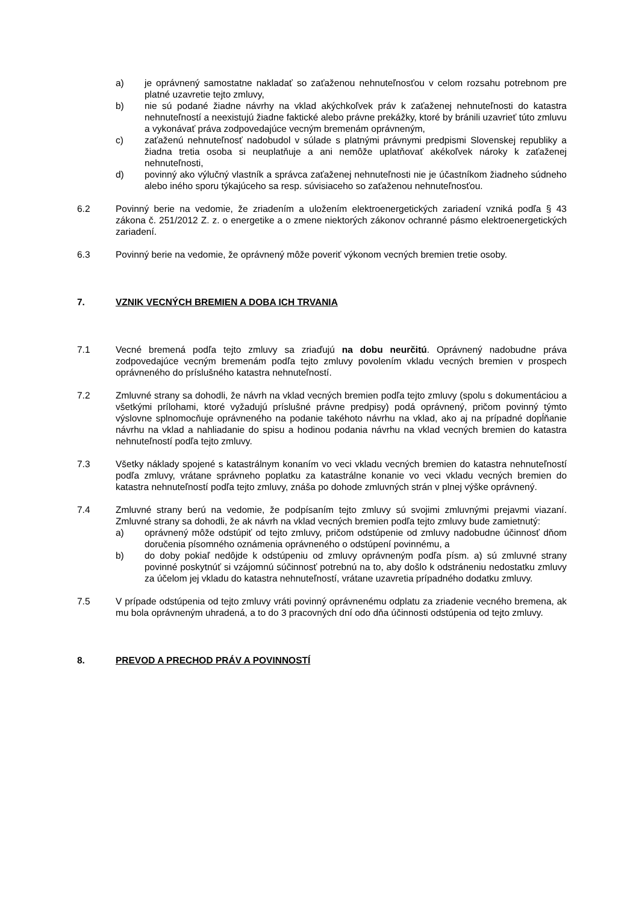a) je oprávnený samostatne nakladať so zaťaženou nehnuteľnosťou v celom rozsahu potrebnom pre platné uzavretie tejto zmluvy,
b) nie sú podané žiadne návrhy na vklad akýchkoľvek práv k zaťaženej nehnuteľnosti do katastra nehnuteľností a neexistujú žiadne faktické alebo právne prekážky, ktoré by bránili uzavrieť túto zmluvu a vykonávať práva zodpovedajúce vecným bremenám oprávneným,
c) zaťaženú nehnuteľnosť nadobudol v súlade s platnými právnymi predpismi Slovenskej republiky a žiadna tretia osoba si neuplatňuje a ani nemôže uplatňovať akékoľvek nároky k zaťaženej nehnuteľnosti,
d) povinný ako výlučný vlastník a správca zaťaženej nehnuteľnosti nie je účastníkom žiadneho súdneho alebo iného sporu týkajúceho sa resp. súvisiaceho so zaťaženou nehnuteľnosťou.
6.2 Povinný berie na vedomie, že zriadením a uložením elektroenergetických zariadení vzniká podľa § 43 zákona č. 251/2012 Z. z. o energetike a o zmene niektorých zákonov ochranné pásmo elektroenergetických zariadení.
6.3 Povinný berie na vedomie, že oprávnený môže poveriť výkonom vecných bremien tretie osoby.
7. VZNIK VECNÝCH BREMIEN A DOBA ICH TRVANIA
7.1 Vecné bremená podľa tejto zmluvy sa zriaďujú na dobu neurčitú. Oprávnený nadobudne práva zodpovedajúce vecným bremenám podľa tejto zmluvy povolením vkladu vecných bremien v prospech oprávneného do príslušného katastra nehnuteľností.
7.2 Zmluvné strany sa dohodli, že návrh na vklad vecných bremien podľa tejto zmluvy (spolu s dokumentáciou a všetkými prílohami, ktoré vyžadujú príslušné právne predpisy) podá oprávnený, pričom povinný týmto výslovne splnomocňuje oprávneného na podanie takéhoto návrhu na vklad, ako aj na prípadné dopĺňanie návrhu na vklad a nahliadanie do spisu a hodinou podania návrhu na vklad vecných bremien do katastra nehnuteľností podľa tejto zmluvy.
7.3 Všetky náklady spojené s katastrálnym konaním vo veci vkladu vecných bremien do katastra nehnuteľností podľa zmluvy, vrátane správneho poplatku za katastrálne konanie vo veci vkladu vecných bremien do katastra nehnuteľností podľa tejto zmluvy, znáša po dohode zmluvných strán v plnej výške oprávnený.
7.4 Zmluvné strany berú na vedomie, že podpísaním tejto zmluvy sú svojimi zmluvnými prejavmi viazaní. Zmluvné strany sa dohodli, že ak návrh na vklad vecných bremien podľa tejto zmluvy bude zamietnutý:
a) oprávnený môže odstúpiť od tejto zmluvy, pričom odstúpenie od zmluvy nadobudne účinnosť dňom doručenia písomného oznámenia oprávneného o odstúpení povinnému, a
b) do doby pokiaľ nedôjde k odstúpeniu od zmluvy oprávneným podľa písm. a) sú zmluvné strany povinné poskytnúť si vzájomnú súčinnosť potrebnú na to, aby došlo k odstráneniu nedostatku zmluvy za účelom jej vkladu do katastra nehnuteľností, vrátane uzavretia prípadného dodatku zmluvy.
7.5 V prípade odstúpenia od tejto zmluvy vráti povinný oprávnenému odplatu za zriadenie vecného bremena, ak mu bola oprávneným uhradená, a to do 3 pracovných dní odo dňa účinnosti odstúpenia od tejto zmluvy.
8. PREVOD A PRECHOD PRÁV A POVINNOSTÍ